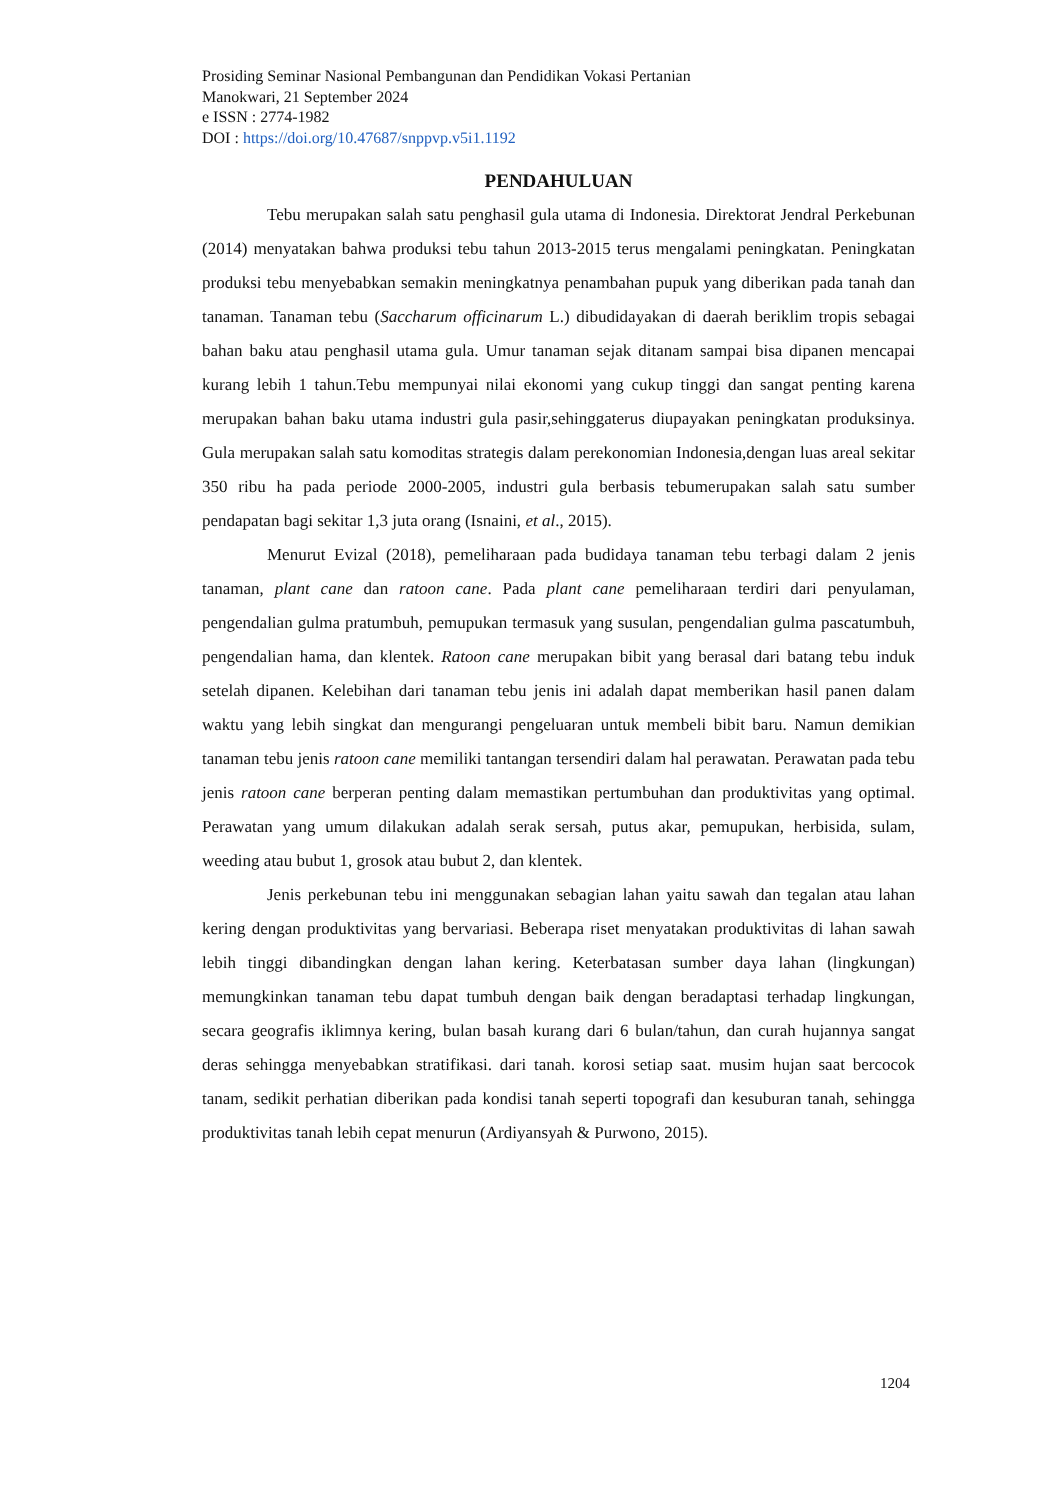Prosiding Seminar Nasional Pembangunan dan Pendidikan Vokasi Pertanian
Manokwari, 21 September 2024
e ISSN : 2774-1982
DOI : https://doi.org/10.47687/snppvp.v5i1.1192
PENDAHULUAN
Tebu merupakan salah satu penghasil gula utama di Indonesia. Direktorat Jendral Perkebunan (2014) menyatakan bahwa produksi tebu tahun 2013-2015 terus mengalami peningkatan. Peningkatan produksi tebu menyebabkan semakin meningkatnya penambahan pupuk yang diberikan pada tanah dan tanaman. Tanaman tebu (Saccharum officinarum L.) dibudidayakan di daerah beriklim tropis sebagai bahan baku atau penghasil utama gula. Umur tanaman sejak ditanam sampai bisa dipanen mencapai kurang lebih 1 tahun.Tebu mempunyai nilai ekonomi yang cukup tinggi dan sangat penting karena merupakan bahan baku utama industri gula pasir,sehinggaterus diupayakan peningkatan produksinya. Gula merupakan salah satu komoditas strategis dalam perekonomian Indonesia,dengan luas areal sekitar 350 ribu ha pada periode 2000-2005, industri gula berbasis tebumerupakan salah satu sumber pendapatan bagi sekitar 1,3 juta orang (Isnaini, et al., 2015).
Menurut Evizal (2018), pemeliharaan pada budidaya tanaman tebu terbagi dalam 2 jenis tanaman, plant cane dan ratoon cane. Pada plant cane pemeliharaan terdiri dari penyulaman, pengendalian gulma pratumbuh, pemupukan termasuk yang susulan, pengendalian gulma pascatumbuh, pengendalian hama, dan klentek. Ratoon cane merupakan bibit yang berasal dari batang tebu induk setelah dipanen. Kelebihan dari tanaman tebu jenis ini adalah dapat memberikan hasil panen dalam waktu yang lebih singkat dan mengurangi pengeluaran untuk membeli bibit baru. Namun demikian tanaman tebu jenis ratoon cane memiliki tantangan tersendiri dalam hal perawatan. Perawatan pada tebu jenis ratoon cane berperan penting dalam memastikan pertumbuhan dan produktivitas yang optimal. Perawatan yang umum dilakukan adalah serak sersah, putus akar, pemupukan, herbisida, sulam, weeding atau bubut 1, grosok atau bubut 2, dan klentek.
Jenis perkebunan tebu ini menggunakan sebagian lahan yaitu sawah dan tegalan atau lahan kering dengan produktivitas yang bervariasi. Beberapa riset menyatakan produktivitas di lahan sawah lebih tinggi dibandingkan dengan lahan kering. Keterbatasan sumber daya lahan (lingkungan) memungkinkan tanaman tebu dapat tumbuh dengan baik dengan beradaptasi terhadap lingkungan, secara geografis iklimnya kering, bulan basah kurang dari 6 bulan/tahun, dan curah hujannya sangat deras sehingga menyebabkan stratifikasi. dari tanah. korosi setiap saat. musim hujan saat bercocok tanam, sedikit perhatian diberikan pada kondisi tanah seperti topografi dan kesuburan tanah, sehingga produktivitas tanah lebih cepat menurun (Ardiyansyah & Purwono, 2015).
1204